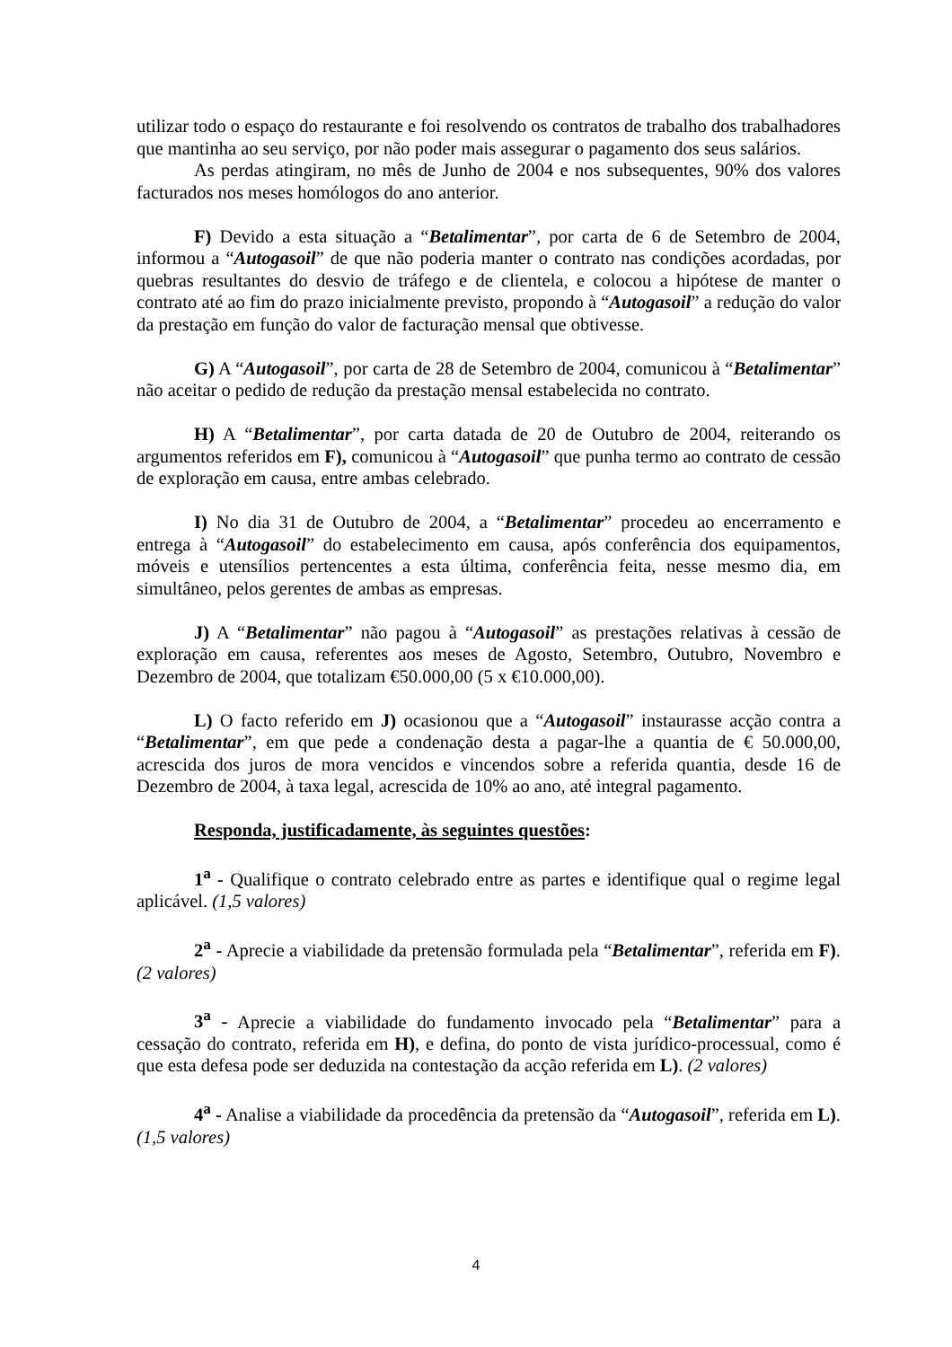utilizar todo o espaço do restaurante e foi resolvendo os contratos de trabalho dos trabalhadores que mantinha ao seu serviço, por não poder mais assegurar o pagamento dos seus salários.
As perdas atingiram, no mês de Junho de 2004 e nos subsequentes, 90% dos valores facturados nos meses homólogos do ano anterior.
F) Devido a esta situação a “Betalimentar”, por carta de 6 de Setembro de 2004, informou a “Autogasoil” de que não poderia manter o contrato nas condições acordadas, por quebras resultantes do desvio de tráfego e de clientela, e colocou a hipótese de manter o contrato até ao fim do prazo inicialmente previsto, propondo à “Autogasoil” a redução do valor da prestação em função do valor de facturação mensal que obtivesse.
G) A “Autogasoil”, por carta de 28 de Setembro de 2004, comunicou à “Betalimentar” não aceitar o pedido de redução da prestação mensal estabelecida no contrato.
H) A “Betalimentar”, por carta datada de 20 de Outubro de 2004, reiterando os argumentos referidos em F), comunicou à “Autogasoil” que punha termo ao contrato de cessão de exploração em causa, entre ambas celebrado.
I) No dia 31 de Outubro de 2004, a “Betalimentar” procedeu ao encerramento e entrega à “Autogasoil” do estabelecimento em causa, após conferência dos equipamentos, móveis e utensílios pertencentes a esta última, conferência feita, nesse mesmo dia, em simultâneo, pelos gerentes de ambas as empresas.
J) A “Betalimentar” não pagou à “Autogasoil” as prestações relativas à cessão de exploração em causa, referentes aos meses de Agosto, Setembro, Outubro, Novembro e Dezembro de 2004, que totalizam €50.000,00 (5 x €10.000,00).
L) O facto referido em J) ocasionou que a “Autogasoil” instaurasse acção contra a “Betalimentar”, em que pede a condenação desta a pagar-lhe a quantia de € 50.000,00, acrescida dos juros de mora vencidos e vincendos sobre a referida quantia, desde 16 de Dezembro de 2004, à taxa legal, acrescida de 10% ao ano, até integral pagamento.
Responda, justificadamente, às seguintes questões:
1<sup>a</sup> - Qualifique o contrato celebrado entre as partes e identifique qual o regime legal aplicável. (1,5 valores)
2<sup>a</sup> - Aprecie a viabilidade da pretensão formulada pela “Betalimentar”, referida em F). (2 valores)
3<sup>a</sup> - Aprecie a viabilidade do fundamento invocado pela “Betalimentar” para a cessação do contrato, referida em H), e defina, do ponto de vista jurídico-processual, como é que esta defesa pode ser deduzida na contestação da acção referida em L). (2 valores)
4<sup>a</sup> - Analise a viabilidade da procedência da pretensão da “Autogasoil”, referida em L). (1,5 valores)
4